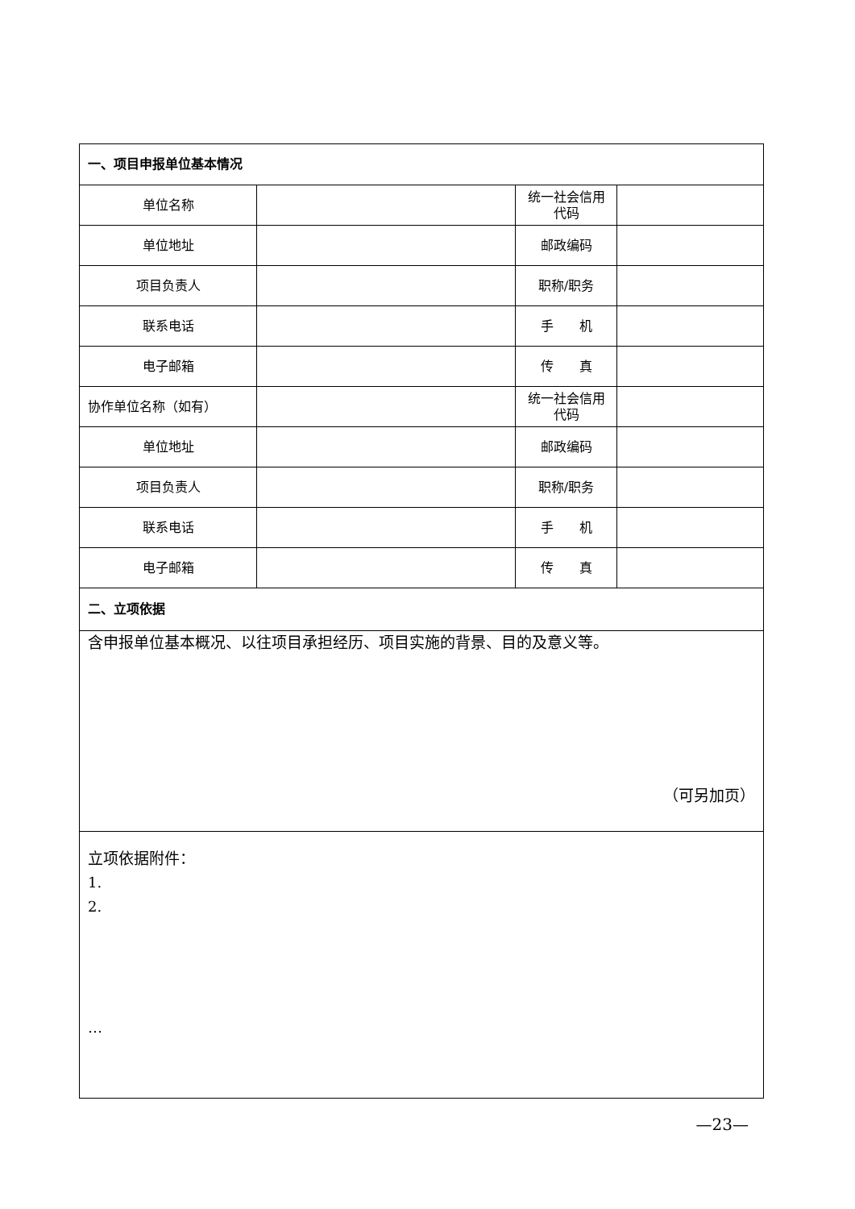| 一、项目申报单位基本情况 | | | |
| 单位名称 | | 统一社会信用代码 | |
| 单位地址 | | 邮政编码 | |
| 项目负责人 | | 职称/职务 | |
| 联系电话 | | 手 机 | |
| 电子邮箱 | | 传 真 | |
| 协作单位名称（如有） | | 统一社会信用代码 | |
| 单位地址 | | 邮政编码 | |
| 项目负责人 | | 职称/职务 | |
| 联系电话 | | 手 机 | |
| 电子邮箱 | | 传 真 | |
| 二、立项依据 | | | |
| 含申报单位基本概况、以往项目承担经历、项目实施的背景、目的及意义等。 （可另加页） | | | |
| 立项依据附件： 1. 2. … | | | |
—23—